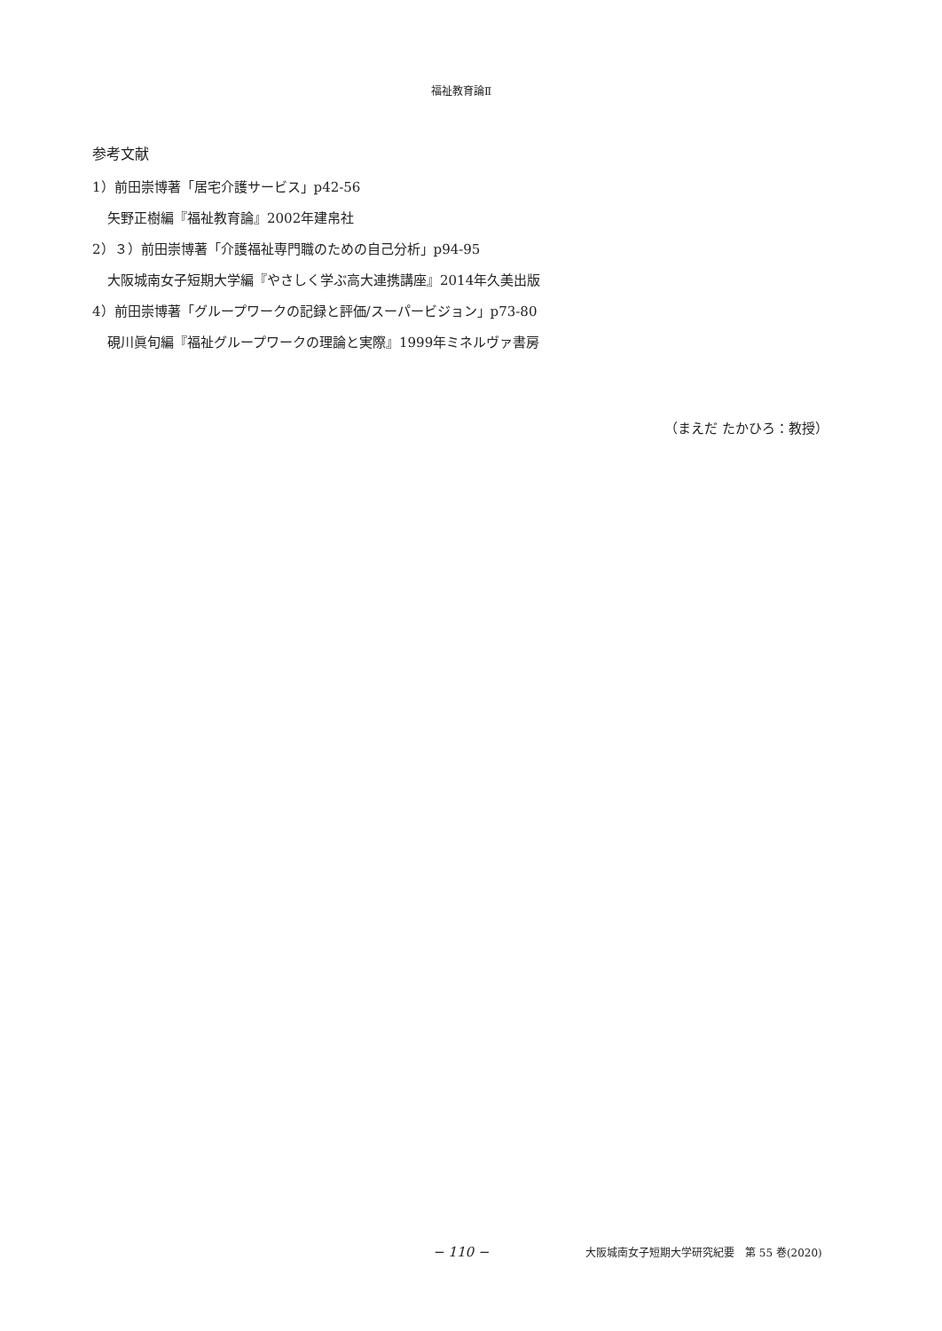福祉教育論Ⅱ
参考文献
1）前田崇博著「居宅介護サービス」p42-56
矢野正樹編『福祉教育論』2002年建帛社
2）３）前田崇博著「介護福祉専門職のための自己分析」p94-95
大阪城南女子短期大学編『やさしく学ぶ高大連携講座』2014年久美出版
4）前田崇博著「グループワークの記録と評価/スーパービジョン」p73-80
硯川眞旬編『福祉グループワークの理論と実際』1999年ミネルヴァ書房
（まえだ たかひろ：教授）
− 110 − 大阪城南女子短期大学研究紀要　第 55 巻(2020)